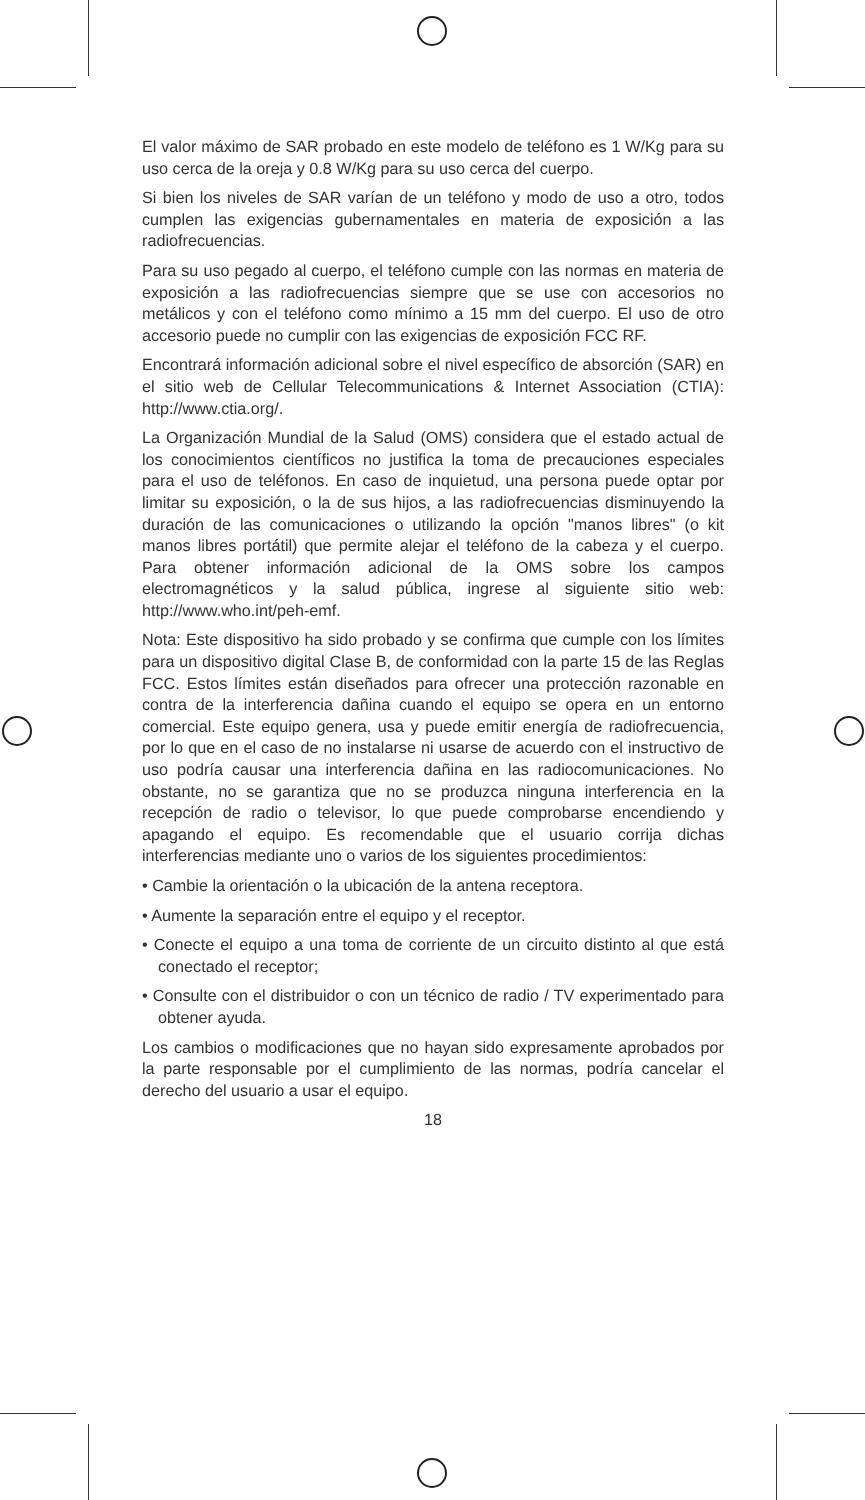El valor máximo de SAR probado en este modelo de teléfono es 1 W/Kg para su uso cerca de la oreja y 0.8 W/Kg para su uso cerca del cuerpo.
Si bien los niveles de SAR varían de un teléfono y modo de uso a otro, todos cumplen las exigencias gubernamentales en materia de exposición a las radiofrecuencias.
Para su uso pegado al cuerpo, el teléfono cumple con las normas en materia de exposición a las radiofrecuencias siempre que se use con accesorios no metálicos y con el teléfono como mínimo a 15 mm del cuerpo. El uso de otro accesorio puede no cumplir con las exigencias de exposición FCC RF.
Encontrará información adicional sobre el nivel específico de absorción (SAR) en el sitio web de Cellular Telecommunications & Internet Association (CTIA): http://www.ctia.org/.
La Organización Mundial de la Salud (OMS) considera que el estado actual de los conocimientos científicos no justifica la toma de precauciones especiales para el uso de teléfonos. En caso de inquietud, una persona puede optar por limitar su exposición, o la de sus hijos, a las radiofrecuencias disminuyendo la duración de las comunicaciones o utilizando la opción "manos libres" (o kit manos libres portátil) que permite alejar el teléfono de la cabeza y el cuerpo. Para obtener información adicional de la OMS sobre los campos electromagnéticos y la salud pública, ingrese al siguiente sitio web: http://www.who.int/peh-emf.
Nota: Este dispositivo ha sido probado y se confirma que cumple con los límites para un dispositivo digital Clase B, de conformidad con la parte 15 de las Reglas FCC. Estos límites están diseñados para ofrecer una protección razonable en contra de la interferencia dañina cuando el equipo se opera en un entorno comercial. Este equipo genera, usa y puede emitir energía de radiofrecuencia, por lo que en el caso de no instalarse ni usarse de acuerdo con el instructivo de uso podría causar una interferencia dañina en las radiocomunicaciones. No obstante, no se garantiza que no se produzca ninguna interferencia en la recepción de radio o televisor, lo que puede comprobarse encendiendo y apagando el equipo. Es recomendable que el usuario corrija dichas interferencias mediante uno o varios de los siguientes procedimientos:
• Cambie la orientación o la ubicación de la antena receptora.
• Aumente la separación entre el equipo y el receptor.
• Conecte el equipo a una toma de corriente de un circuito distinto al que está conectado el receptor;
• Consulte con el distribuidor o con un técnico de radio / TV experimentado para obtener ayuda.
Los cambios o modificaciones que no hayan sido expresamente aprobados por la parte responsable por el cumplimiento de las normas, podría cancelar el derecho del usuario a usar el equipo.
18